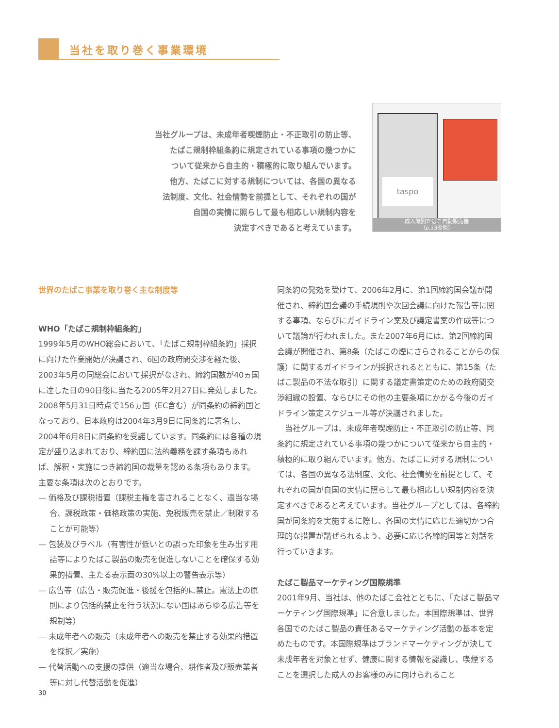当社を取り巻く事業環境
当社グループは、未成年者喫煙防止・不正取引の防止等、
たばこ規制枠組条約に規定されている事項の幾つかに
ついて従来から自主的・積極的に取り組んでいます。
他方、たばこに対する規制については、各国の異なる
法制度、文化、社会情勢を前提として、それぞれの国が
自国の実情に照らして最も相応しい規制内容を
決定すべきであると考えています。
taspo
成人識別たばこ自動販売機
（p.33参照）
世界のたばこ事業を取り巻く主な制度等
WHO「たばこ規制枠組条約」
1999年5月のWHO総会において、「たばこ規制枠組条約」採択に向けた作業開始が決議され、6回の政府間交渉を経た後、2003年5月の同総会において採択がなされ、締約国数が40ヵ国に達した日の90日後に当たる2005年2月27日に発効しました。2008年5月31日時点で156ヵ国（EC含む）が同条約の締約国となっており、日本政府は2004年3月9日に同条約に署名し、2004年6月8日に同条約を受諾しています。同条約には各種の規定が盛り込まれており、締約国に法的義務を課す条項もあれば、解釈・実施につき締約国の裁量を認める条項もあります。主要な条項は次のとおりです。
— 価格及び課税措置（課税主権を害されることなく、適当な場合、課税政策・価格政策の実施、免税販売を禁止／制限することが可能等）
— 包装及びラベル（有害性が低いとの誤った印象を生み出す用語等によりたばこ製品の販売を促進しないことを確保する効果的措置、主たる表示面の30%以上の警告表示等）
— 広告等（広告・販売促進・後援を包括的に禁止。憲法上の原則により包括的禁止を行う状況にない国はあらゆる広告等を規制等）
— 未成年者への販売（未成年者への販売を禁止する効果的措置を採択／実施）
— 代替活動への支援の提供（適当な場合、耕作者及び販売業者等に対し代替活動を促進）
同条約の発効を受けて、2006年2月に、第1回締約国会議が開催され、締約国会議の手続規則や次回会議に向けた報告等に関する事項、ならびにガイドライン案及び議定書案の作成等について議論が行われました。また2007年6月には、第2回締約国会議が開催され、第8条（たばこの煙にさらされることからの保護）に関するガイドラインが採択されるとともに、第15条（たばこ製品の不法な取引）に関する議定書策定のための政府間交渉組織の設置、ならびにその他の主要条項にかかる今後のガイドライン策定スケジュール等が決議されました。
　当社グループは、未成年者喫煙防止・不正取引の防止等、同条約に規定されている事項の幾つかについて従来から自主的・積極的に取り組んでいます。他方、たばこに対する規制については、各国の異なる法制度、文化、社会情勢を前提として、それぞれの国が自国の実情に照らして最も相応しい規制内容を決定すべきであると考えています。当社グループとしては、各締約国が同条約を実施するに際し、各国の実情に応じた適切かつ合理的な措置が講ぜられるよう、必要に応じ各締約国等と対話を行っていきます。
たばこ製品マーケティング国際規準
2001年9月、当社は、他のたばこ会社とともに、「たばこ製品マーケティング国際規準」に合意しました。本国際規準は、世界各国でのたばこ製品の責任あるマーケティング活動の基本を定めたものです。本国際規準はブランドマーケティングが決して未成年者を対象とせず、健康に関する情報を認識し、喫煙することを選択した成人のお客様のみに向けられること
30